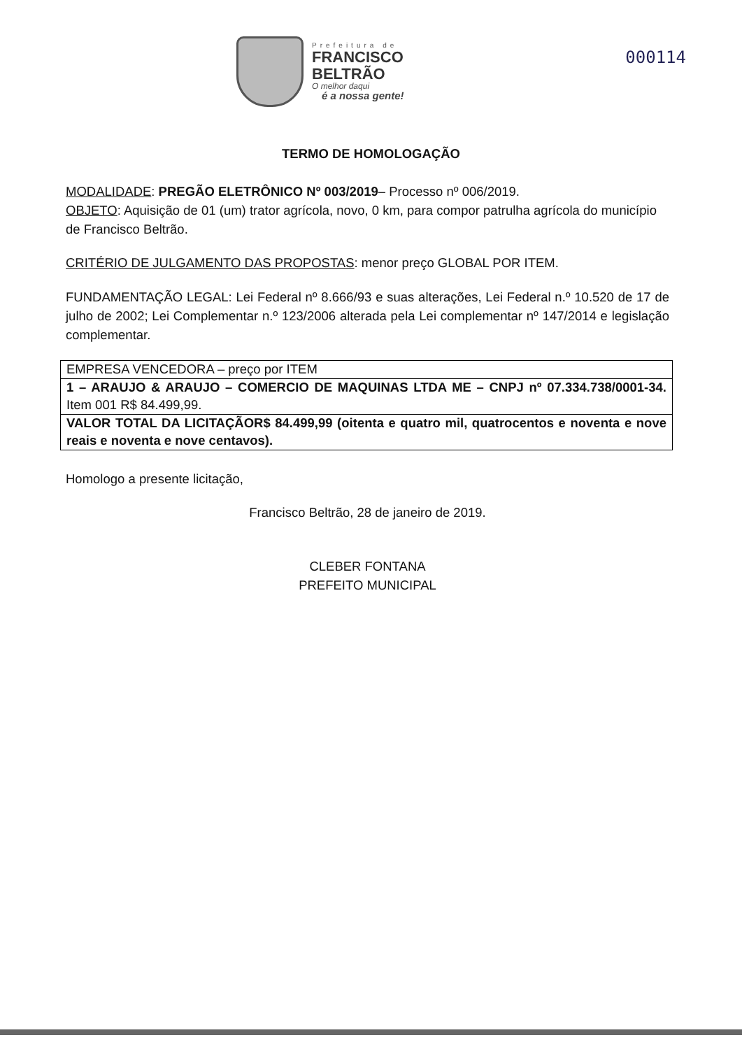Prefeitura de
FRANCISCO
BELTRÃO
O melhor daqui
é a nossa gente!
000114
TERMO DE HOMOLOGAÇÃO
MODALIDADE: PREGÃO ELETRÔNICO Nº 003/2019– Processo nº 006/2019.
OBJETO: Aquisição de 01 (um) trator agrícola, novo, 0 km, para compor patrulha agrícola do município de Francisco Beltrão.
CRITÉRIO DE JULGAMENTO DAS PROPOSTAS: menor preço GLOBAL POR ITEM.
FUNDAMENTAÇÃO LEGAL: Lei Federal nº 8.666/93 e suas alterações, Lei Federal n.º 10.520 de 17 de julho de 2002; Lei Complementar n.º 123/2006 alterada pela Lei complementar nº 147/2014 e legislação complementar.
| EMPRESA VENCEDORA – preço por ITEM |
| 1 – ARAUJO & ARAUJO – COMERCIO DE MAQUINAS LTDA ME – CNPJ nº 07.334.738/0001-34. Item 001 R$ 84.499,99. |
| VALOR TOTAL DA LICITAÇÃOR$ 84.499,99 (oitenta e quatro mil, quatrocentos e noventa e nove reais e noventa e nove centavos). |
Homologo a presente licitação,
Francisco Beltrão, 28 de janeiro de 2019.
CLEBER FONTANA
PREFEITO MUNICIPAL